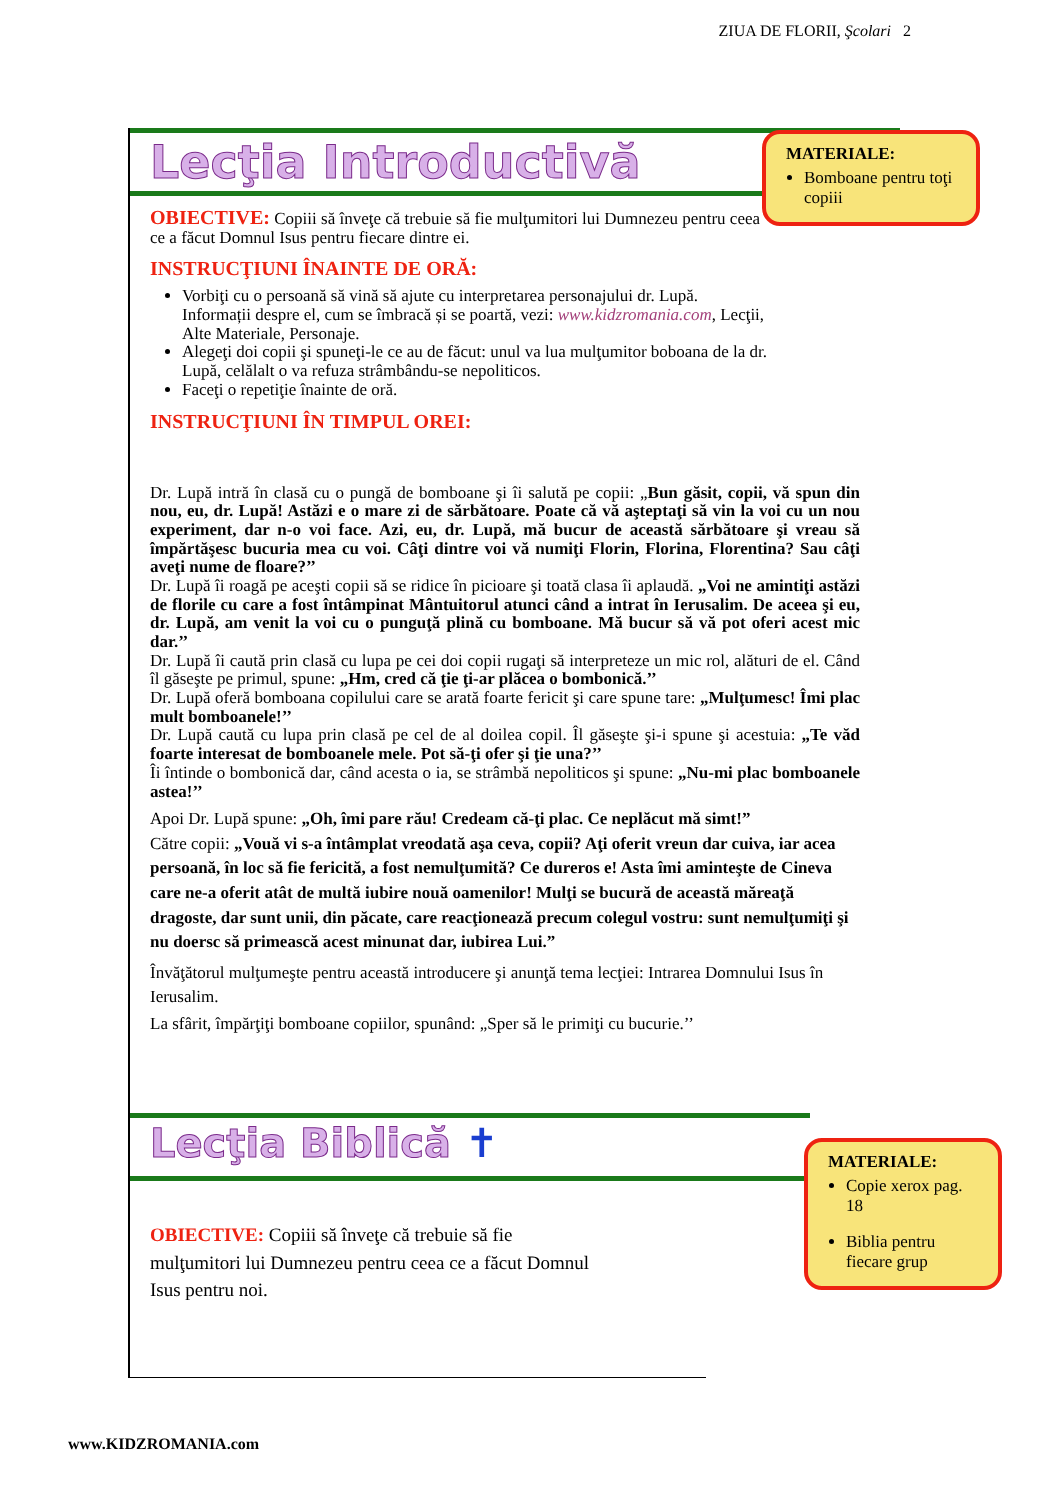ZIUA DE FLORII, Şcolari 2
Lecţia Introductivă
OBIECTIVE: Copiii să înveţe că trebuie să fie mulţumitori lui Dumnezeu pentru ceea ce a făcut Domnul Isus pentru fiecare dintre ei.
INSTRUCŢIUNI ÎNAINTE DE ORĂ:
Vorbiţi cu o persoană să vină să ajute cu interpretarea personajului dr. Lupă. Informații despre el, cum se îmbracă și se poartă, vezi: www.kidzromania.com, Lecţii, Alte Materiale, Personaje.
Alegeţi doi copii şi spuneţi-le ce au de făcut: unul va lua mulţumitor boboana de la dr. Lupă, celălalt o va refuza strâmbându-se nepoliticos.
Faceţi o repetiţie înainte de oră.
INSTRUCŢIUNI ÎN TIMPUL OREI:
Dr. Lupă intră în clasă cu o pungă de bomboane şi îi salută pe copii: „Bun găsit, copii, vă spun din nou, eu, dr. Lupă! Astăzi e o mare zi de sărbătoare. Poate că vă aşteptaţi să vin la voi cu un nou experiment, dar n-o voi face. Azi, eu, dr. Lupă, mă bucur de această sărbătoare şi vreau să împărtăşesc bucuria mea cu voi. Câţi dintre voi vă numiţi Florin, Florina, Florentina? Sau câţi aveţi nume de floare?’’
Dr. Lupă îi roagă pe aceşti copii să se ridice în picioare şi toată clasa îi aplaudă. „Voi ne amintiţi astăzi de florile cu care a fost întâmpinat Mântuitorul atunci când a intrat în Ierusalim. De aceea şi eu, dr. Lupă, am venit la voi cu o punguţă plină cu bomboane. Mă bucur să vă pot oferi acest mic dar.’’
Dr. Lupă îi caută prin clasă cu lupa pe cei doi copii rugaţi să interpreteze un mic rol, alături de el. Când îl găseşte pe primul, spune: „Hm, cred că ţie ţi-ar plăcea o bombonică.’’
Dr. Lupă oferă bomboana copilului care se arată foarte fericit şi care spune tare: „Mulţumesc! Îmi plac mult bomboanele!’’
Dr. Lupă caută cu lupa prin clasă pe cel de al doilea copil. Îl găseşte şi-i spune şi acestuia: „Te văd foarte interesat de bomboanele mele. Pot să-ţi ofer şi ţie una?’’
Îi întinde o bombonică dar, când acesta o ia, se strâmbă nepoliticos şi spune: „Nu-mi plac bomboanele astea!’’
Apoi Dr. Lupă spune: „Oh, îmi pare rău! Credeam că-ţi plac. Ce neplăcut mă simt!”
Către copii: „Vouă vi s-a întâmplat vreodată aşa ceva, copii? Aţi oferit vreun dar cuiva, iar acea persoană, în loc să fie fericită, a fost nemulţumită? Ce dureros e! Asta îmi aminteşte de Cineva care ne-a oferit atât de multă iubire nouă oamenilor! Mulţi se bucură de această măreaţă dragoste, dar sunt unii, din păcate, care reacţionează precum colegul vostru: sunt nemulţumiţi şi nu doersc să primească acest minunat dar, iubirea Lui.”
Învăţătorul mulţumeşte pentru această introducere şi anunţă tema lecţiei: Intrarea Domnului Isus în Ierusalim.
La sfârit, împărţiţi bomboane copiilor, spunând: „Sper să le primiţi cu bucurie.’’
Lecţia Biblică ✝
OBIECTIVE: Copiii să înveţe că trebuie să fie mulţumitori lui Dumnezeu pentru ceea ce a făcut Domnul Isus pentru noi.
MATERIALE:
Bomboane pentru toţi copiii
MATERIALE:
Copie xerox pag. 18
Biblia pentru fiecare grup
www.KIDZROMANIA.com